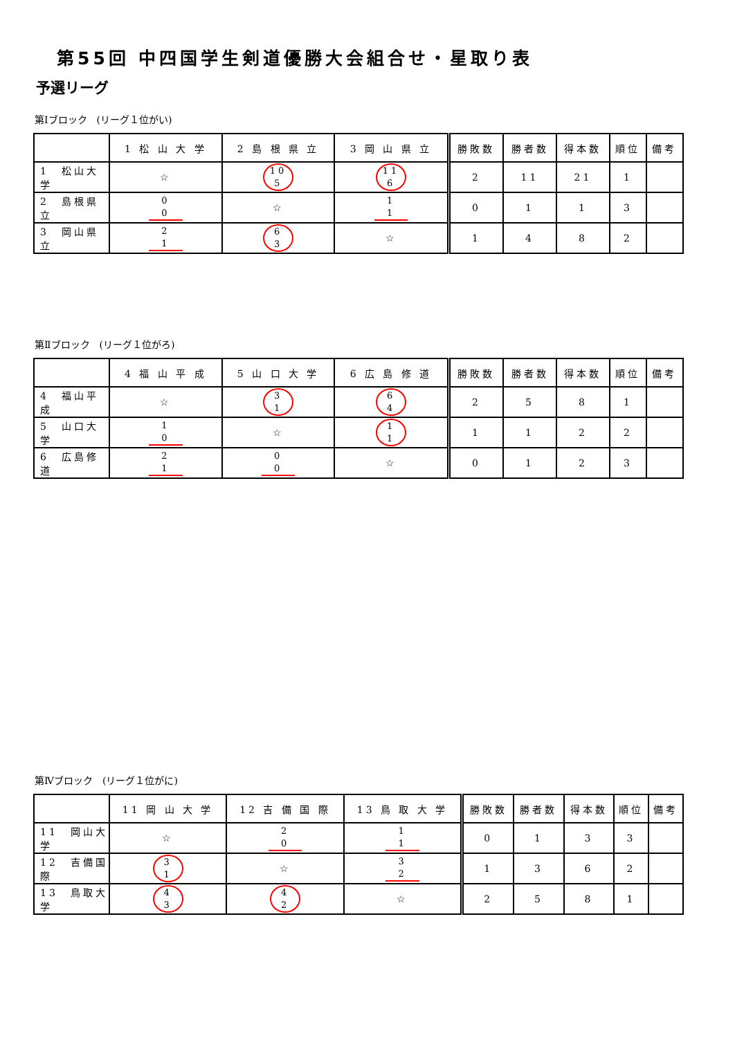第55回 中四国学生剣道優勝大会組合せ・星取り表
予選リーグ
第Ⅰブロック　(リーグ１位がい)
| | 1 松 山 大 学 | 2 島 根 県 立 | 3 岡 山 県 立 | 勝敗数 | 勝者数 | 得本数 | 順位 | 備考 |
| --- | --- | --- | --- | --- | --- | --- | --- | --- |
| 1 松山大学 | ☆ | 10 5 | 11 6 | 2 | 11 | 21 | 1 | |
| 2 島根県立 | 0 0 | ☆ | 1 1 | 0 | 1 | 1 | 3 | |
| 3 岡山県立 | 2 1 | 6 3 | ☆ | 1 | 4 | 8 | 2 | |
第Ⅱブロック　(リーグ１位がろ)
| | 4 福 山 平 成 | 5 山 口 大 学 | 6 広 島 修 道 | 勝敗数 | 勝者数 | 得本数 | 順位 | 備考 |
| --- | --- | --- | --- | --- | --- | --- | --- | --- |
| 4 福山平成 | ☆ | 3 1 | 6 4 | 2 | 5 | 8 | 1 | |
| 5 山口大学 | 1 0 | ☆ | 1 1 | 1 | 1 | 2 | 2 | |
| 6 広島修道 | 2 1 | 0 0 | ☆ | 0 | 1 | 2 | 3 | |
第Ⅳブロック　(リーグ１位がに)
| | 11 岡 山 大 学 | 12 吉 備 国 際 | 13 鳥 取 大 学 | 勝敗数 | 勝者数 | 得本数 | 順位 | 備考 |
| --- | --- | --- | --- | --- | --- | --- | --- | --- |
| 11 岡山大学 | ☆ | 2 0 | 1 1 | 0 | 1 | 3 | 3 | |
| 12 吉備国際 | 3 1 | ☆ | 3 2 | 1 | 3 | 6 | 2 | |
| 13 鳥取大学 | 4 3 | 4 2 | ☆ | 2 | 5 | 8 | 1 | |